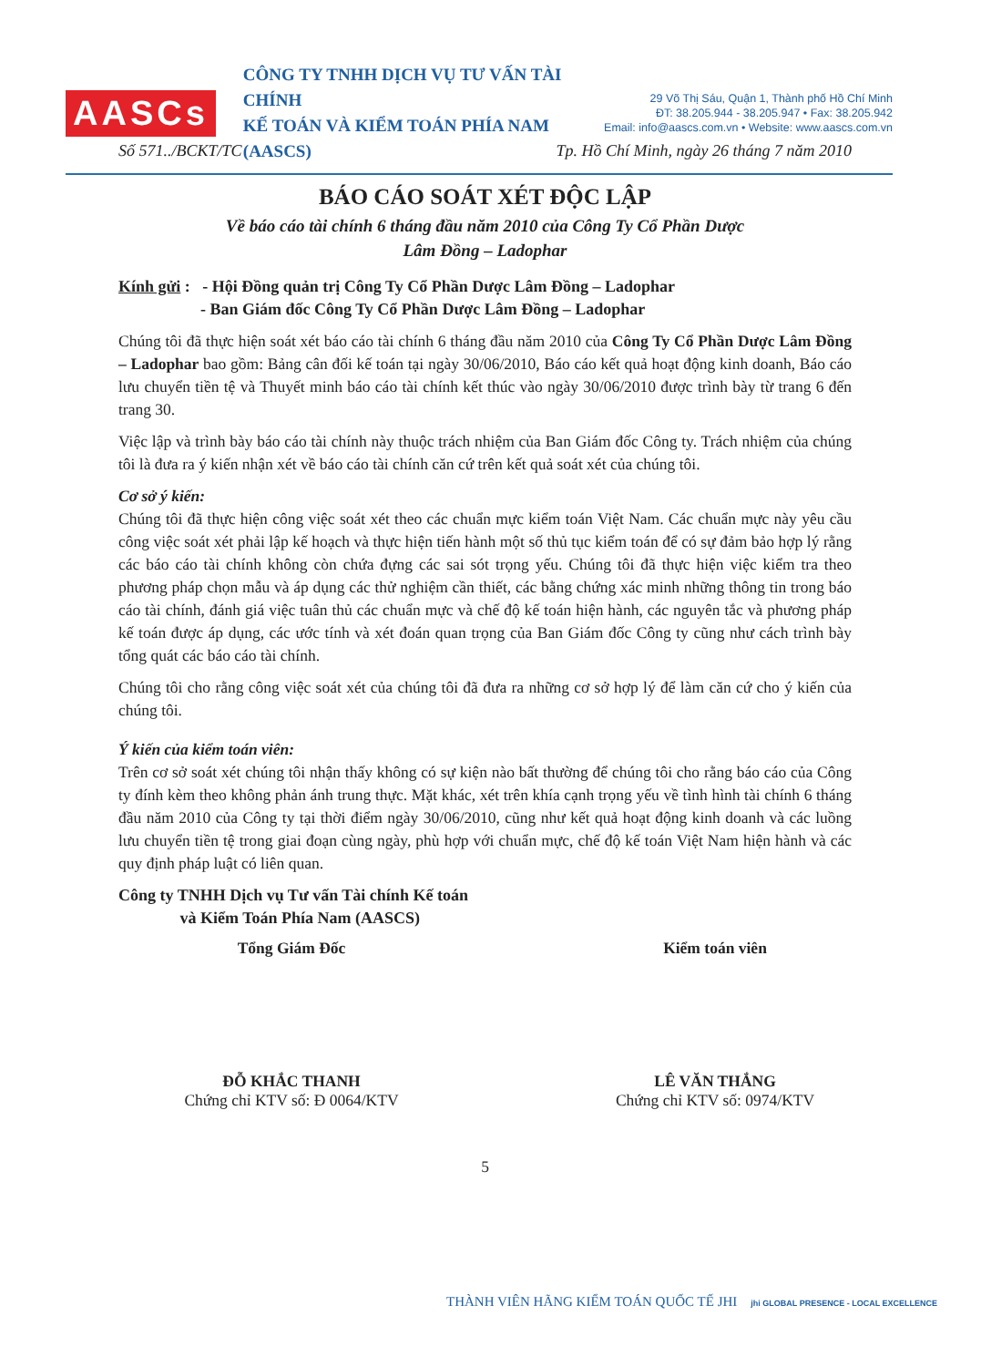AASCs
CÔNG TY TNHH DỊCH VỤ TƯ VẤN TÀI CHÍNH
KẾ TOÁN VÀ KIỂM TOÁN PHÍA NAM (AASCS)
29 Võ Thị Sáu, Quận 1, Thành phố Hồ Chí Minh
ĐT: 38.205.944 - 38.205.947 • Fax: 38.205.942
Email: info@aascs.com.vn • Website: www.aascs.com.vn
Số 571../BCKT/TC Tp. Hồ Chí Minh, ngày 26 tháng 7 năm 2010
BÁO CÁO SOÁT XÉT ĐỘC LẬP
Về báo cáo tài chính 6 tháng đầu năm 2010 của Công Ty Cổ Phần Dược
Lâm Đồng – Ladophar
Kính gửi : - Hội Đồng quản trị Công Ty Cổ Phần Dược Lâm Đồng – Ladophar
- Ban Giám đốc Công Ty Cổ Phần Dược Lâm Đồng – Ladophar
Chúng tôi đã thực hiện soát xét báo cáo tài chính 6 tháng đầu năm 2010 của Công Ty Cổ Phần Dược Lâm Đồng – Ladophar bao gồm: Bảng cân đối kế toán tại ngày 30/06/2010, Báo cáo kết quả hoạt động kinh doanh, Báo cáo lưu chuyển tiền tệ và Thuyết minh báo cáo tài chính kết thúc vào ngày 30/06/2010 được trình bày từ trang 6 đến trang 30.
Việc lập và trình bày báo cáo tài chính này thuộc trách nhiệm của Ban Giám đốc Công ty. Trách nhiệm của chúng tôi là đưa ra ý kiến nhận xét về báo cáo tài chính căn cứ trên kết quả soát xét của chúng tôi.
Cơ sở ý kiến:
Chúng tôi đã thực hiện công việc soát xét theo các chuẩn mực kiểm toán Việt Nam. Các chuẩn mực này yêu cầu công việc soát xét phải lập kế hoạch và thực hiện tiến hành một số thủ tục kiểm toán để có sự đảm bảo hợp lý rằng các báo cáo tài chính không còn chứa đựng các sai sót trọng yếu. Chúng tôi đã thực hiện việc kiểm tra theo phương pháp chọn mẫu và áp dụng các thử nghiệm cần thiết, các bằng chứng xác minh những thông tin trong báo cáo tài chính, đánh giá việc tuân thủ các chuẩn mực và chế độ kế toán hiện hành, các nguyên tắc và phương pháp kế toán được áp dụng, các ước tính và xét đoán quan trọng của Ban Giám đốc Công ty cũng như cách trình bày tổng quát các báo cáo tài chính.
Chúng tôi cho rằng công việc soát xét của chúng tôi đã đưa ra những cơ sở hợp lý để làm căn cứ cho ý kiến của chúng tôi.
Ý kiến của kiểm toán viên:
Trên cơ sở soát xét chúng tôi nhận thấy không có sự kiện nào bất thường để chúng tôi cho rằng báo cáo của Công ty đính kèm theo không phản ánh trung thực. Mặt khác, xét trên khía cạnh trọng yếu về tình hình tài chính 6 tháng đầu năm 2010 của Công ty tại thời điểm ngày 30/06/2010, cũng như kết quả hoạt động kinh doanh và các luồng lưu chuyển tiền tệ trong giai đoạn cùng ngày, phù hợp với chuẩn mực, chế độ kế toán Việt Nam hiện hành và các quy định pháp luật có liên quan.
Công ty TNHH Dịch vụ Tư vấn Tài chính Kế toán
và Kiểm Toán Phía Nam (AASCS)
Tổng Giám Đốc
ĐỖ KHẮC THANH
Chứng chỉ KTV số: Đ 0064/KTV
Kiểm toán viên
LÊ VĂN THẮNG
Chứng chỉ KTV số: 0974/KTV
5
THÀNH VIÊN HÃNG KIỂM TOÁN QUỐC TẾ JHI jhi GLOBAL PRESENCE - LOCAL EXCELLENCE